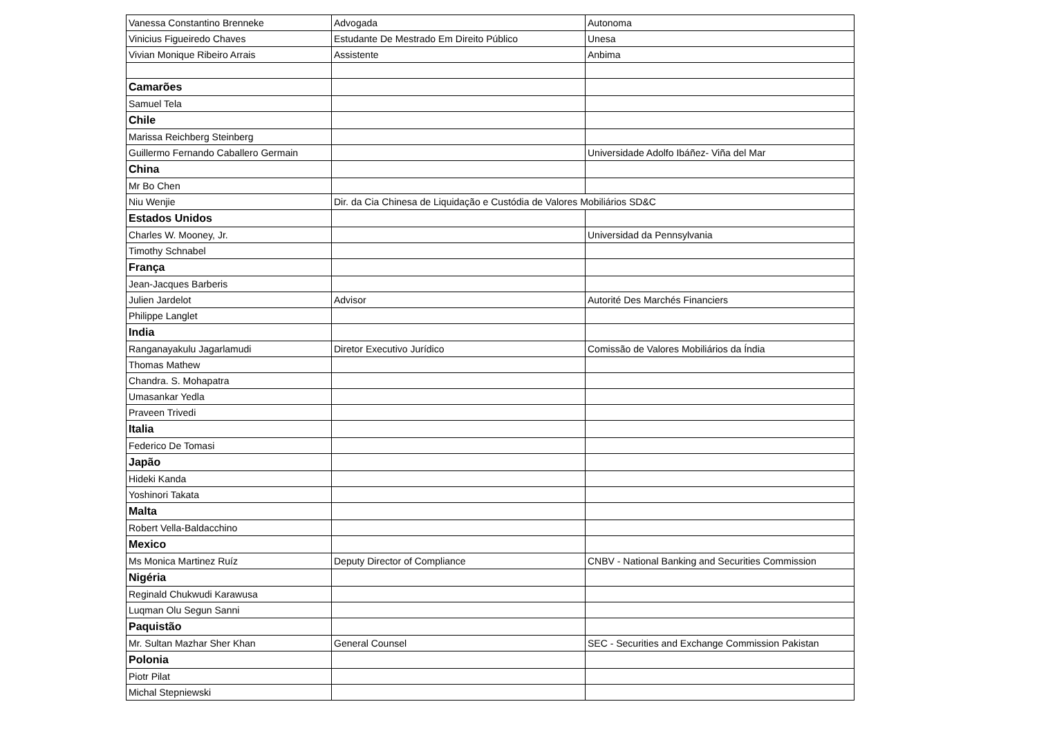| Vanessa Constantino Brenneke | Advogada | Autonoma |
| Vinicius Figueiredo Chaves | Estudante De Mestrado Em Direito Público | Unesa |
| Vivian Monique Ribeiro Arrais | Assistente | Anbima |
| Camarões | | |
| Samuel Tela | | |
| Chile | | |
| Marissa Reichberg Steinberg | | |
| Guillermo Fernando Caballero Germain | | Universidade Adolfo Ibáñez- Viña del Mar |
| China | | |
| Mr Bo Chen | | |
| Niu Wenjie | Dir. da Cia Chinesa de Liquidação e Custódia de Valores Mobiliários SD&C | |
| Estados Unidos | | |
| Charles W. Mooney, Jr. | | Universidad da Pennsylvania |
| Timothy Schnabel | | |
| França | | |
| Jean-Jacques Barberis | | |
| Julien Jardelot | Advisor | Autorité Des Marchés Financiers |
| Philippe Langlet | | |
| India | | |
| Ranganayakulu Jagarlamudi | Diretor Executivo Jurídico | Comissão de Valores Mobiliários da Índia |
| Thomas Mathew | | |
| Chandra. S. Mohapatra | | |
| Umasankar Yedla | | |
| Praveen Trivedi | | |
| Italia | | |
| Federico De Tomasi | | |
| Japão | | |
| Hideki Kanda | | |
| Yoshinori Takata | | |
| Malta | | |
| Robert Vella-Baldacchino | | |
| Mexico | | |
| Ms Monica Martinez Ruíz | Deputy Director of Compliance | CNBV - National Banking and Securities Commission |
| Nigéria | | |
| Reginald Chukwudi Karawusa | | |
| Luqman Olu Segun Sanni | | |
| Paquistão | | |
| Mr. Sultan Mazhar Sher Khan | General Counsel | SEC - Securities and Exchange Commission Pakistan |
| Polonia | | |
| Piotr Pilat | | |
| Michal Stepniewski | | |